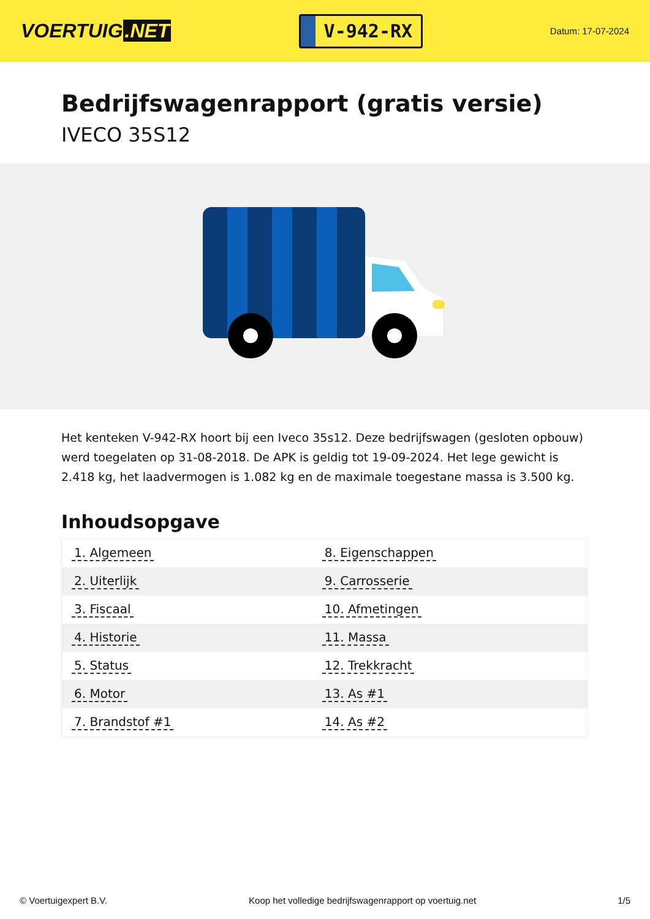VOERTUIG.NET
V-942-RX
Datum: 17-07-2024
Bedrijfswagenrapport (gratis versie)
IVECO 35S12
Het kenteken V-942-RX hoort bij een Iveco 35s12. Deze bedrijfswagen (gesloten opbouw) werd toegelaten op 31-08-2018. De APK is geldig tot 19-09-2024. Het lege gewicht is 2.418 kg, het laadvermogen is 1.082 kg en de maximale toegestane massa is 3.500 kg.
Inhoudsopgave
| 1. Algemeen | 8. Eigenschappen |
| 2. Uiterlijk | 9. Carrosserie |
| 3. Fiscaal | 10. Afmetingen |
| 4. Historie | 11. Massa |
| 5. Status | 12. Trekkracht |
| 6. Motor | 13. As #1 |
| 7. Brandstof #1 | 14. As #2 |
© Voertuigexpert B.V. Koop het volledige bedrijfswagenrapport op voertuig.net 1/5